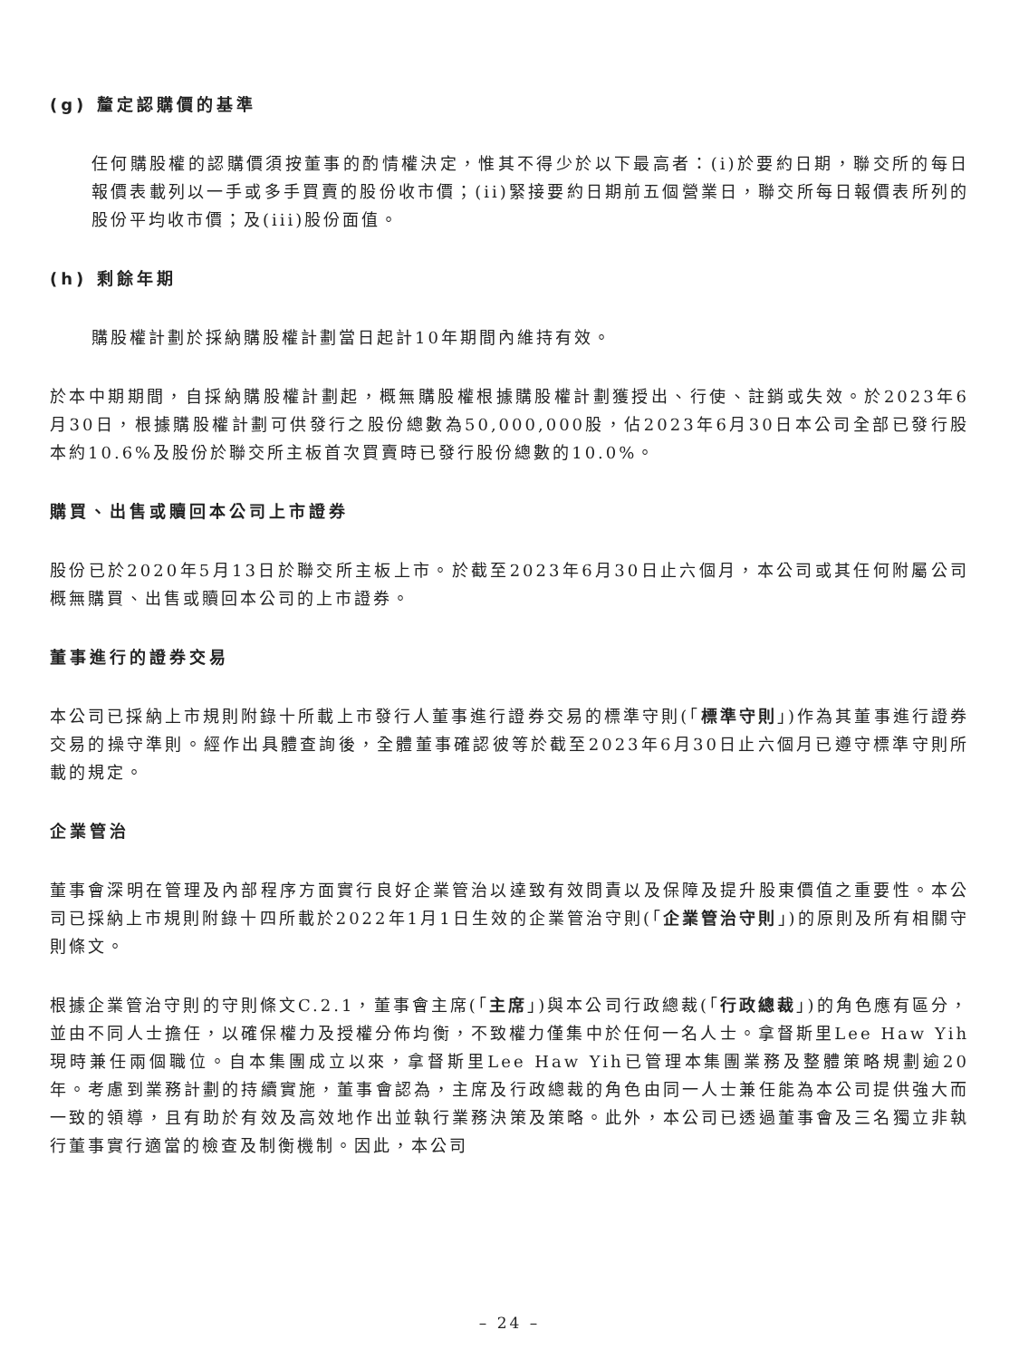(g) 釐定認購價的基準
任何購股權的認購價須按董事的酌情權決定，惟其不得少於以下最高者：(i)於要約日期，聯交所的每日報價表載列以一手或多手買賣的股份收市價；(ii)緊接要約日期前五個營業日，聯交所每日報價表所列的股份平均收市價；及(iii)股份面值。
(h) 剩餘年期
購股權計劃於採納購股權計劃當日起計10年期間內維持有效。
於本中期期間，自採納購股權計劃起，概無購股權根據購股權計劃獲授出、行使、註銷或失效。於2023年6月30日，根據購股權計劃可供發行之股份總數為50,000,000股，佔2023年6月30日本公司全部已發行股本約10.6%及股份於聯交所主板首次買賣時已發行股份總數的10.0%。
購買、出售或贖回本公司上市證券
股份已於2020年5月13日於聯交所主板上市。於截至2023年6月30日止六個月，本公司或其任何附屬公司概無購買、出售或贖回本公司的上市證券。
董事進行的證券交易
本公司已採納上市規則附錄十所載上市發行人董事進行證券交易的標準守則(「標準守則」)作為其董事進行證券交易的操守準則。經作出具體查詢後，全體董事確認彼等於截至2023年6月30日止六個月已遵守標準守則所載的規定。
企業管治
董事會深明在管理及內部程序方面實行良好企業管治以達致有效問責以及保障及提升股東價值之重要性。本公司已採納上市規則附錄十四所載於2022年1月1日生效的企業管治守則(「企業管治守則」)的原則及所有相關守則條文。
根據企業管治守則的守則條文C.2.1，董事會主席(「主席」)與本公司行政總裁(「行政總裁」)的角色應有區分，並由不同人士擔任，以確保權力及授權分佈均衡，不致權力僅集中於任何一名人士。拿督斯里Lee Haw Yih現時兼任兩個職位。自本集團成立以來，拿督斯里Lee Haw Yih已管理本集團業務及整體策略規劃逾20年。考慮到業務計劃的持續實施，董事會認為，主席及行政總裁的角色由同一人士兼任能為本公司提供強大而一致的領導，且有助於有效及高效地作出並執行業務決策及策略。此外，本公司已透過董事會及三名獨立非執行董事實行適當的檢查及制衡機制。因此，本公司
– 24 –